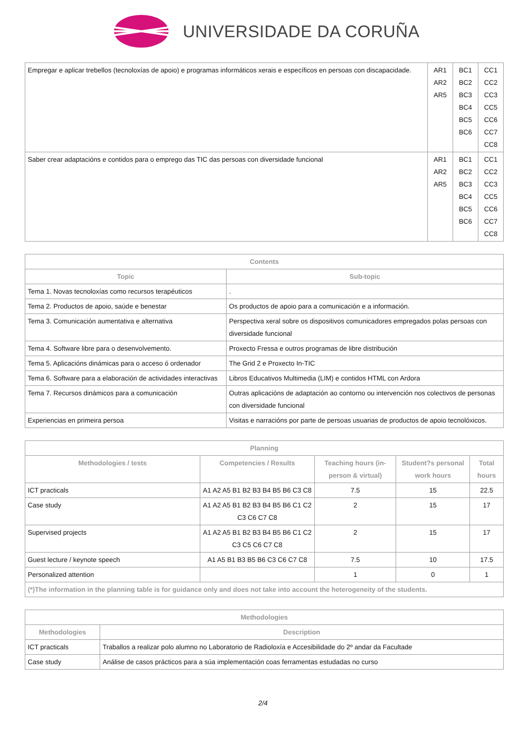UNIVERSIDADE DA CORUÑA
| Empregar e aplicar trebellos (tecnoloxías de apoio) e programas informáticos xerais e específicos en persoas con discapacidade. | AR1 AR2 AR5 | BC1 BC2 BC3 BC4 BC5 BC6 | CC1 CC2 CC3 CC5 CC6 CC7 CC8 |
| Saber crear adaptacións e contidos para o emprego das TIC das persoas con diversidade funcional | AR1 AR2 AR5 | BC1 BC2 BC3 BC4 BC5 BC6 | CC1 CC2 CC3 CC5 CC6 CC7 CC8 |
| Contents | |
| --- | --- |
| Topic | Sub-topic |
| Tema 1. Novas tecnoloxías como recursos terapéuticos | . |
| Tema 2. Productos de apoio, saúde e benestar | Os productos de apoio para a comunicación e a información. |
| Tema 3. Comunicación aumentativa e alternativa | Perspectiva xeral sobre os dispositivos comunicadores empregados polas persoas con diversidade funcional |
| Tema 4. Software libre para o desenvolvemento. | Proxecto Fressa e outros programas de libre distribución |
| Tema 5. Aplicacións dinámicas para o acceso ó ordenador | The Grid 2 e Proxecto In-TIC |
| Tema 6. Software para a elaboración de actividades interactivas | Libros Educativos Multimedia (LIM) e contidos HTML con Ardora |
| Tema 7. Recursos dinámicos para a comunicación | Outras aplicacións de adaptación ao contorno ou intervención nos colectivos de personas con diversidade funcional |
| Experiencias en primeira persoa | Visitas e narracións por parte de persoas usuarias de productos de apoio tecnolóxicos. |
| Planning | | | | |
| --- | --- | --- | --- | --- |
| Methodologies / tests | Competencies / Results | Teaching hours (in-person & virtual) | Student?s personal work hours | Total hours |
| ICT practicals | A1 A2 A5 B1 B2 B3 B4 B5 B6 C3 C8 | 7.5 | 15 | 22.5 |
| Case study | A1 A2 A5 B1 B2 B3 B4 B5 B6 C1 C2 C3 C6 C7 C8 | 2 | 15 | 17 |
| Supervised projects | A1 A2 A5 B1 B2 B3 B4 B5 B6 C1 C2 C3 C5 C6 C7 C8 | 2 | 15 | 17 |
| Guest lecture / keynote speech | A1 A5 B1 B3 B5 B6 C3 C6 C7 C8 | 7.5 | 10 | 17.5 |
| Personalized attention | | 1 | 0 | 1 |
| (*)The information in the planning table is for guidance only and does not take into account the heterogeneity of the students. | | | | |
| Methodologies | |
| --- | --- |
| Methodologies | Description |
| ICT practicals | Traballos a realizar polo alumno no Laboratorio de Radioloxía e Accesibilidade do 2º andar da Facultade |
| Case study | Análise de casos prácticos para a súa implementación coas ferramentas estudadas no curso |
2/4